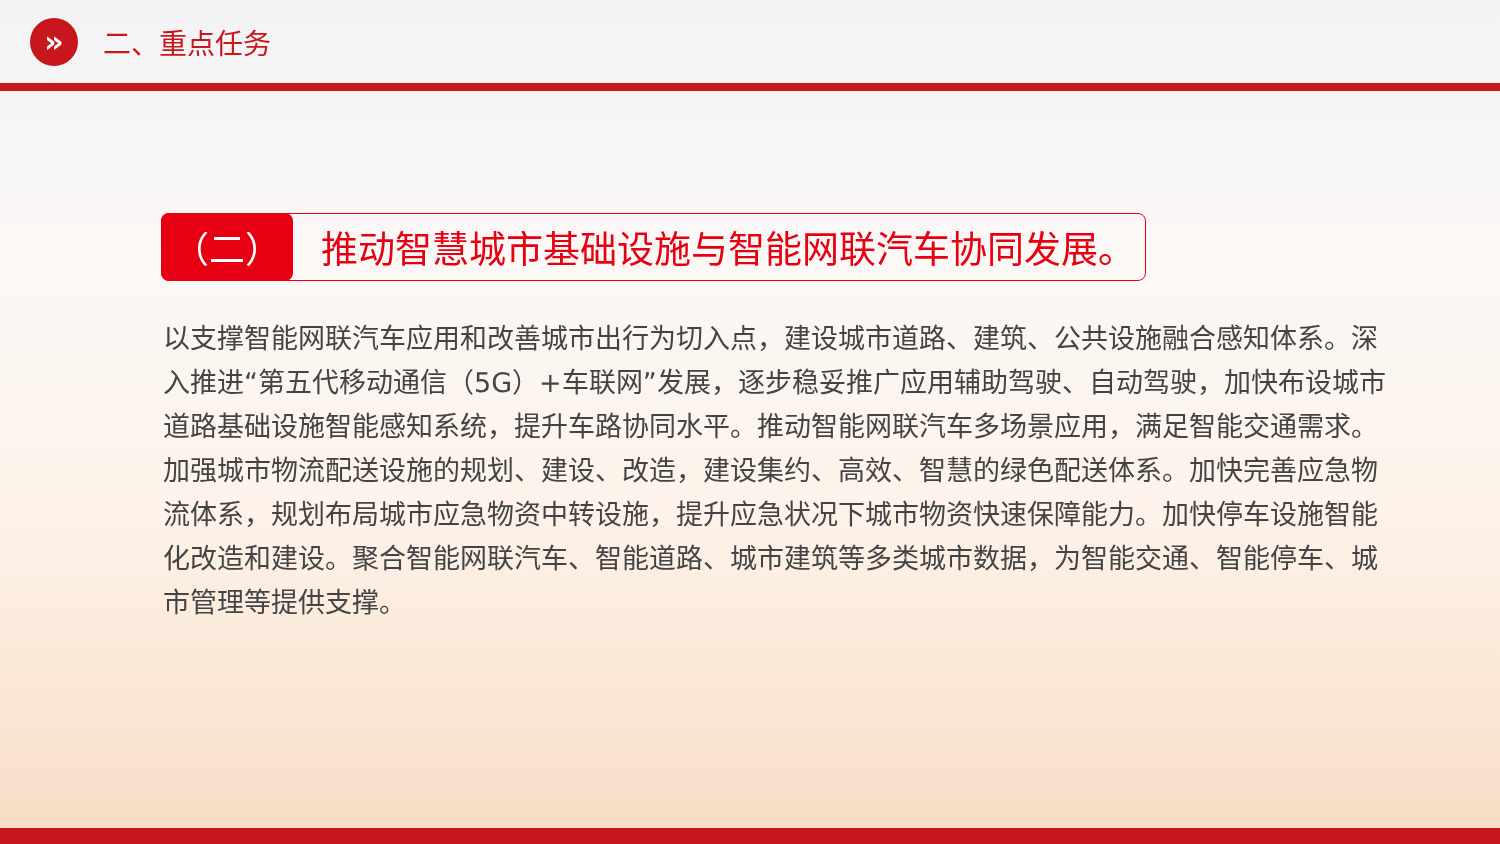»
二、重点任务
（二）
推动智慧城市基础设施与智能网联汽车协同发展。
以支撑智能网联汽车应用和改善城市出行为切入点，建设城市道路、建筑、公共设施融合感知体系。深入推进“第五代移动通信（5G）+车联网”发展，逐步稳妥推广应用辅助驾驶、自动驾驶，加快布设城市道路基础设施智能感知系统，提升车路协同水平。推动智能网联汽车多场景应用，满足智能交通需求。加强城市物流配送设施的规划、建设、改造，建设集约、高效、智慧的绿色配送体系。加快完善应急物流体系，规划布局城市应急物资中转设施，提升应急状况下城市物资快速保障能力。加快停车设施智能化改造和建设。聚合智能网联汽车、智能道路、城市建筑等多类城市数据，为智能交通、智能停车、城市管理等提供支撑。